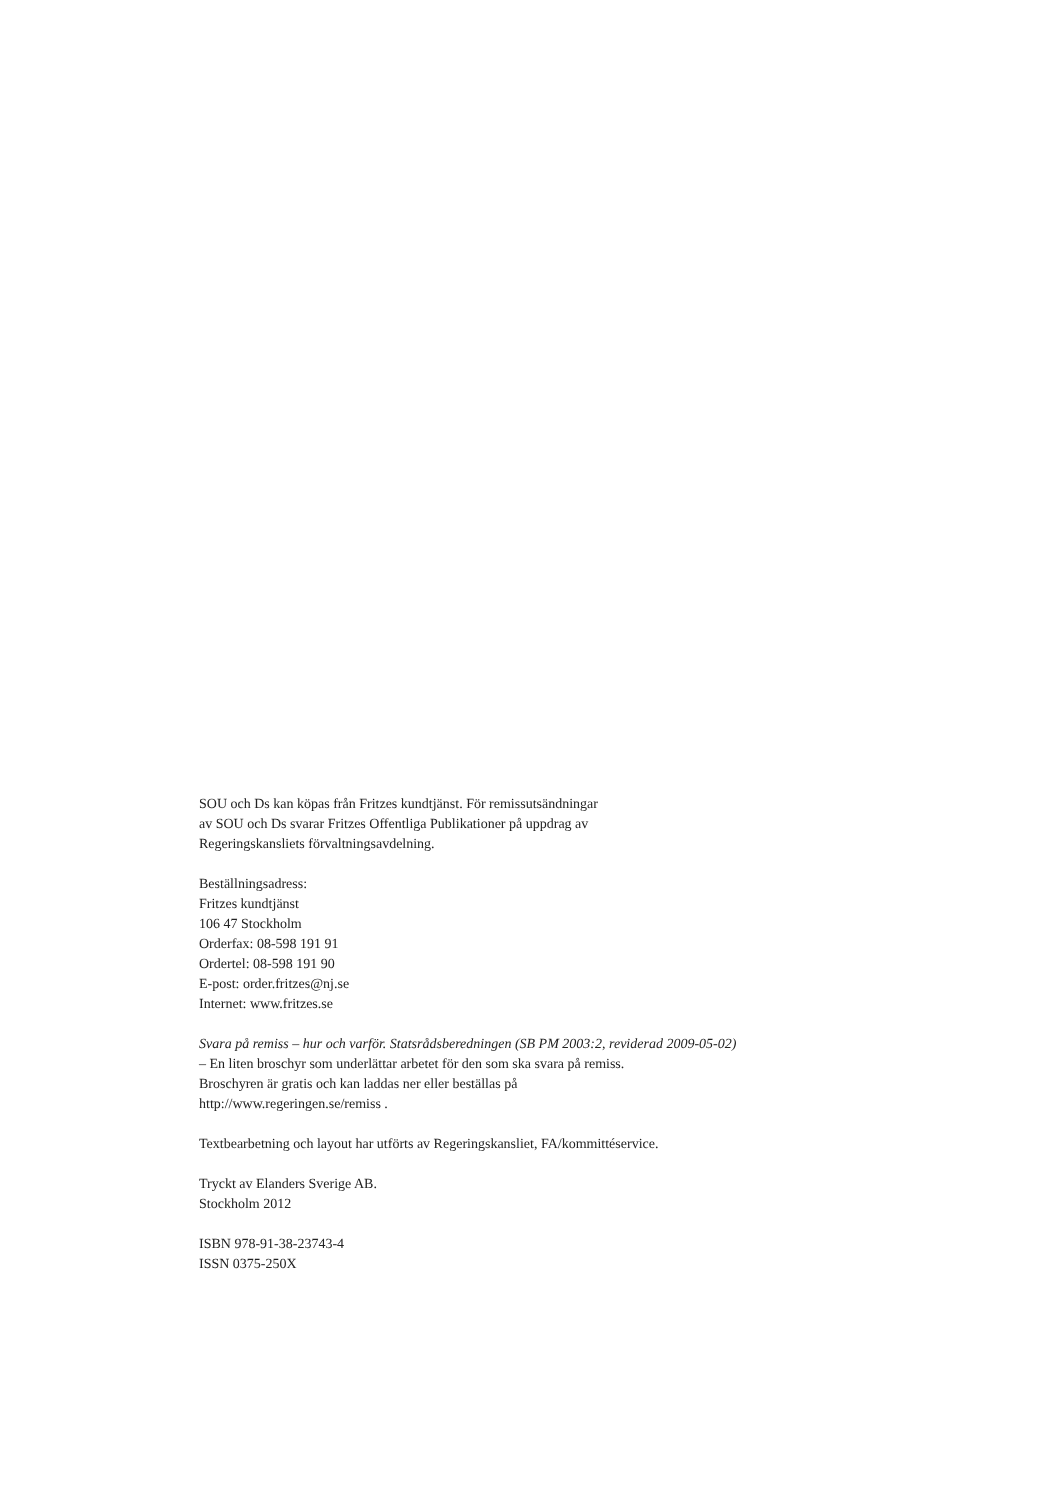SOU och Ds kan köpas från Fritzes kundtjänst. För remissutsändningar
av SOU och Ds svarar Fritzes Offentliga Publikationer på uppdrag av
Regeringskansliets förvaltningsavdelning.
Beställningsadress:
Fritzes kundtjänst
106 47 Stockholm
Orderfax: 08-598 191 91
Ordertel: 08-598 191 90
E-post: order.fritzes@nj.se
Internet: www.fritzes.se
Svara på remiss – hur och varför. Statsrådsberedningen (SB PM 2003:2, reviderad 2009-05-02)
– En liten broschyr som underlättar arbetet för den som ska svara på remiss.
Broschyren är gratis och kan laddas ner eller beställas på
http://www.regeringen.se/remiss .
Textbearbetning och layout har utförts av Regeringskansliet, FA/kommittéservice.
Tryckt av Elanders Sverige AB.
Stockholm 2012
ISBN 978-91-38-23743-4
ISSN 0375-250X